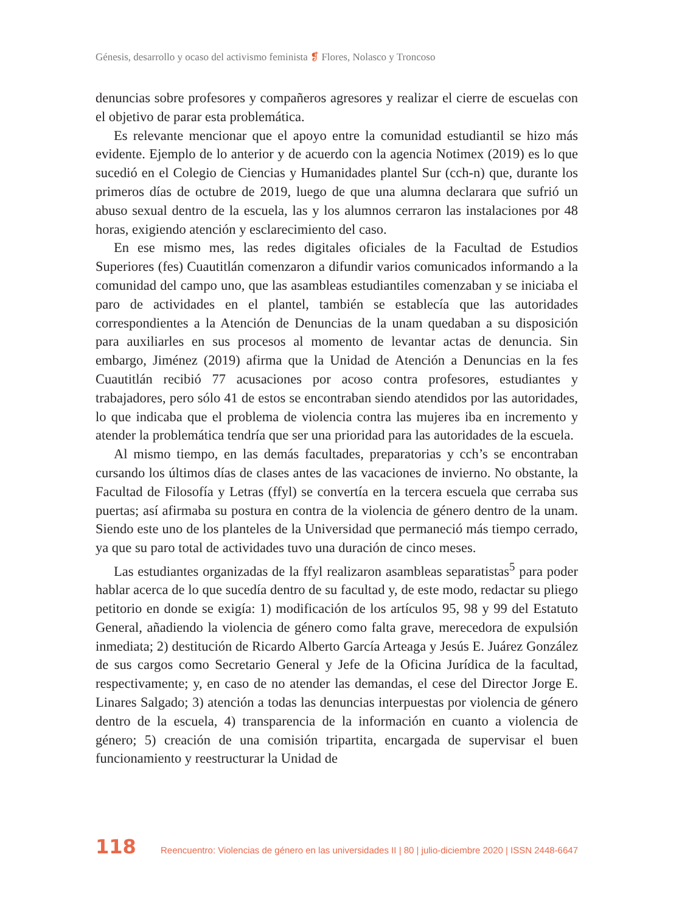Génesis, desarrollo y ocaso del activismo feminista ❡ Flores, Nolasco y Troncoso
denuncias sobre profesores y compañeros agresores y realizar el cierre de escuelas con el objetivo de parar esta problemática.
Es relevante mencionar que el apoyo entre la comunidad estudiantil se hizo más evidente. Ejemplo de lo anterior y de acuerdo con la agencia Notimex (2019) es lo que sucedió en el Colegio de Ciencias y Humanidades plantel Sur (cch-n) que, durante los primeros días de octubre de 2019, luego de que una alumna declarara que sufrió un abuso sexual dentro de la escuela, las y los alumnos cerraron las instalaciones por 48 horas, exigiendo atención y esclarecimiento del caso.
En ese mismo mes, las redes digitales oficiales de la Facultad de Estudios Superiores (fes) Cuautitlán comenzaron a difundir varios comunicados informando a la comunidad del campo uno, que las asambleas estudiantiles comenzaban y se iniciaba el paro de actividades en el plantel, también se establecía que las autoridades correspondientes a la Atención de Denuncias de la unam quedaban a su disposición para auxiliarles en sus procesos al momento de levantar actas de denuncia. Sin embargo, Jiménez (2019) afirma que la Unidad de Atención a Denuncias en la fes Cuautitlán recibió 77 acusaciones por acoso contra profesores, estudiantes y trabajadores, pero sólo 41 de estos se encontraban siendo atendidos por las autoridades, lo que indicaba que el problema de violencia contra las mujeres iba en incremento y atender la problemática tendría que ser una prioridad para las autoridades de la escuela.
Al mismo tiempo, en las demás facultades, preparatorias y cch’s se encontraban cursando los últimos días de clases antes de las vacaciones de invierno. No obstante, la Facultad de Filosofía y Letras (ffyl) se convertía en la tercera escuela que cerraba sus puertas; así afirmaba su postura en contra de la violencia de género dentro de la unam. Siendo este uno de los planteles de la Universidad que permaneció más tiempo cerrado, ya que su paro total de actividades tuvo una duración de cinco meses.
Las estudiantes organizadas de la ffyl realizaron asambleas separatistas<sup>5</sup> para poder hablar acerca de lo que sucedía dentro de su facultad y, de este modo, redactar su pliego petitorio en donde se exigía: 1) modificación de los artículos 95, 98 y 99 del Estatuto General, añadiendo la violencia de género como falta grave, merecedora de expulsión inmediata; 2) destitución de Ricardo Alberto García Arteaga y Jesús E. Juárez González de sus cargos como Secretario General y Jefe de la Oficina Jurídica de la facultad, respectivamente; y, en caso de no atender las demandas, el cese del Director Jorge E. Linares Salgado; 3) atención a todas las denuncias interpuestas por violencia de género dentro de la escuela, 4) transparencia de la información en cuanto a violencia de género; 5) creación de una comisión tripartita, encargada de supervisar el buen funcionamiento y reestructurar la Unidad de
118 Reencuentro: Violencias de género en las universidades II | 80 | julio-diciembre 2020 | ISSN 2448-6647